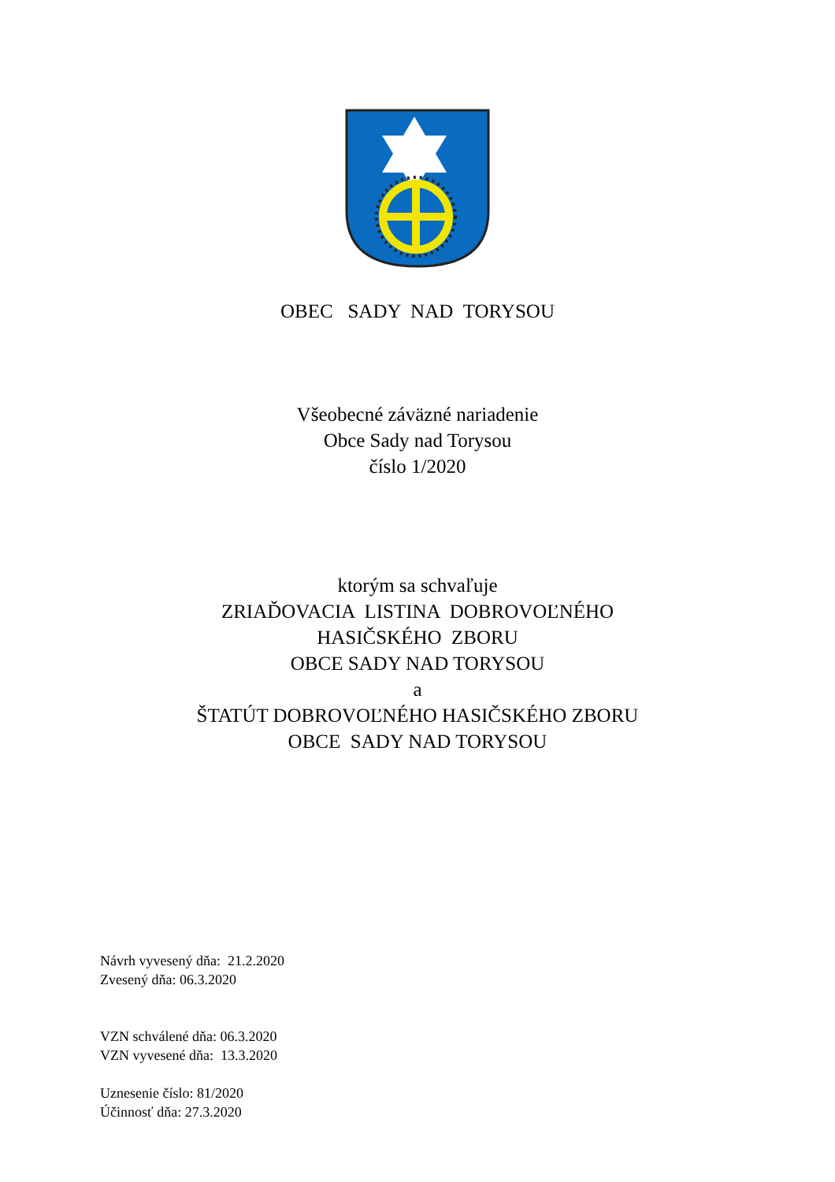OBEC SADY NAD TORYSOU
Všeobecné záväzné nariadenie
Obce Sady nad Torysou
číslo 1/2020
ktorým sa schvaľuje
ZRIAĎOVACIA LISTINA DOBROVOĽNÉHO
HASIČSKÉHO ZBORU
OBCE SADY NAD TORYSOU
a
ŠTATÚT DOBROVOĽNÉHO HASIČSKÉHO ZBORU
OBCE SADY NAD TORYSOU
Návrh vyvesený dňa: 21.2.2020
Zvesený dňa: 06.3.2020
VZN schválené dňa: 06.3.2020
VZN vyvesené dňa: 13.3.2020
Uznesenie číslo: 81/2020
Účinnosť dňa: 27.3.2020